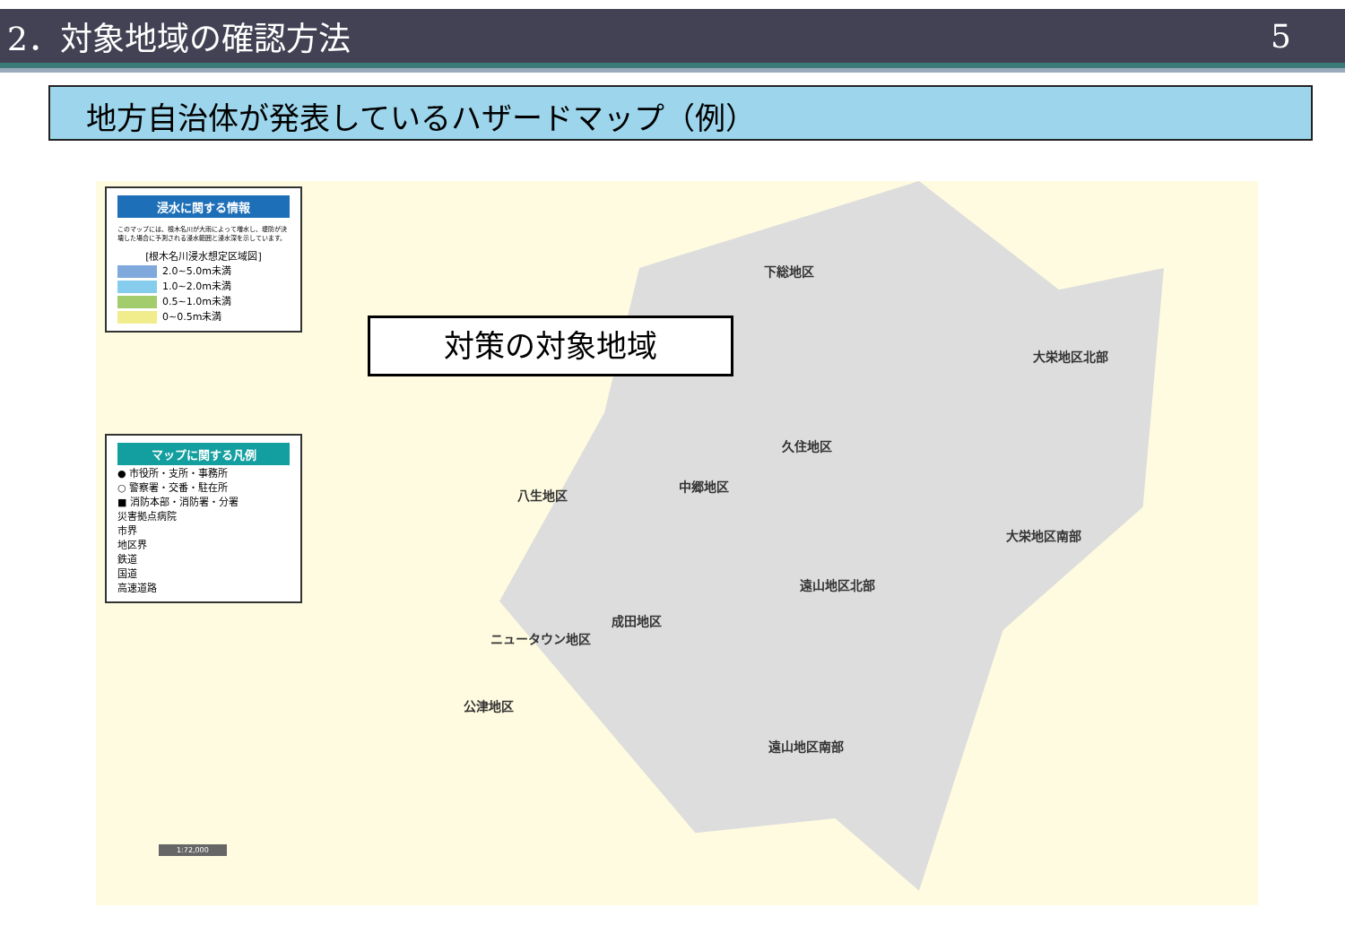2．対象地域の確認方法 5
地方自治体が発表しているハザードマップ（例）
浸水に関する情報
このマップには、根木名川が大雨によって増水し、堤防が決壊した場合に予測される浸水範囲と浸水深を示しています。
[根木名川浸水想定区域図]
2.0~5.0m未満
1.0~2.0m未満
0.5~1.0m未満
0~0.5m未満
マップに関する凡例
● 市役所・支所・事務所
○ 警察署・交番・駐在所
■ 消防本部・消防署・分署
災害拠点病院
市界
地区界
鉄道
国道
高速道路
下総地区
大栄地区北部
久住地区
中郷地区
八生地区
大栄地区南部
遠山地区北部
成田地区
ニュータウン地区
公津地区
遠山地区南部
1:72,000
対策の対象地域